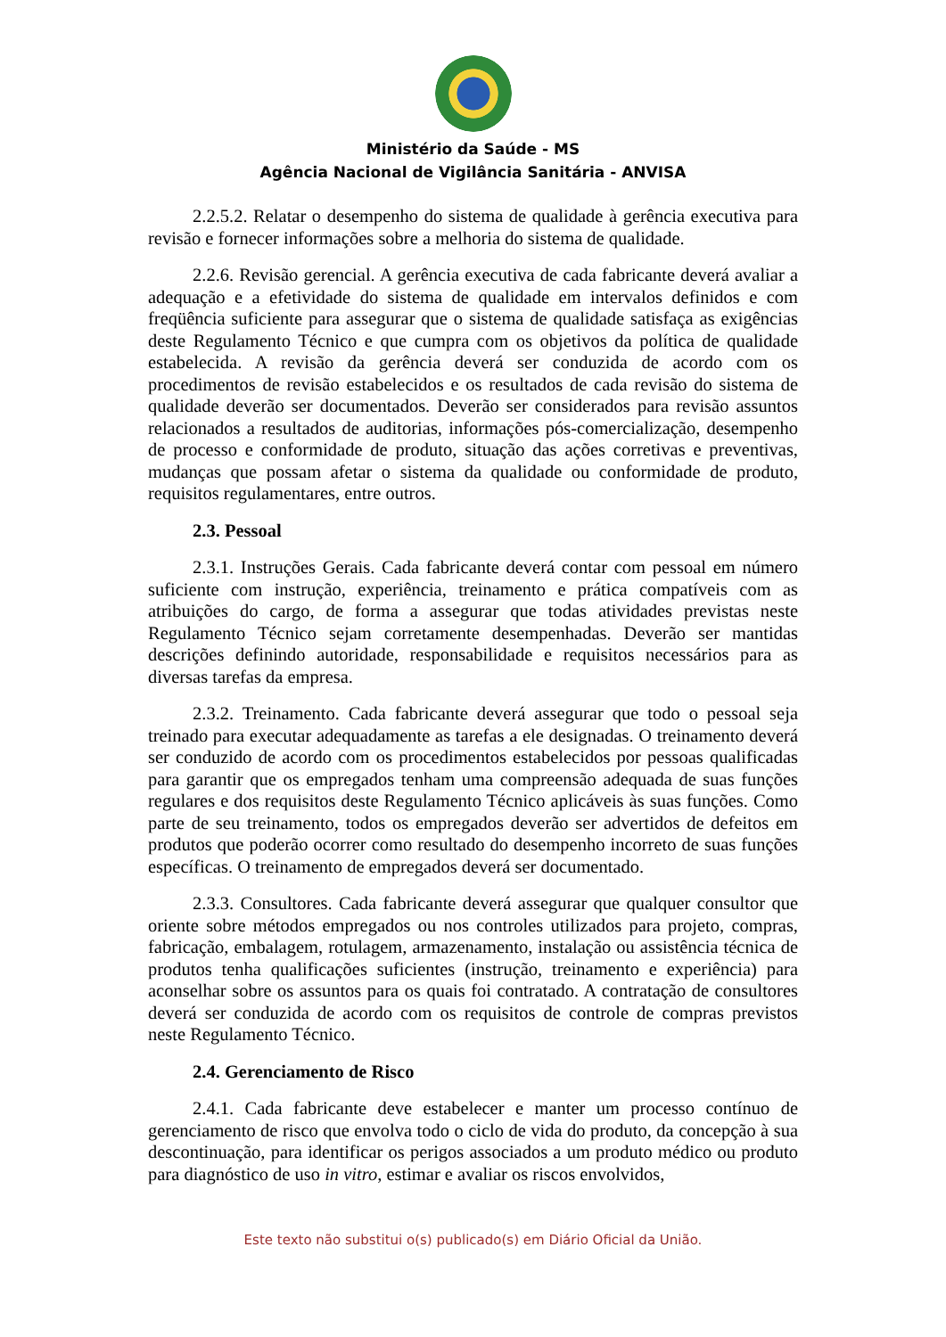Ministério da Saúde - MS
Agência Nacional de Vigilância Sanitária - ANVISA
2.2.5.2. Relatar o desempenho do sistema de qualidade à gerência executiva para revisão e fornecer informações sobre a melhoria do sistema de qualidade.
2.2.6. Revisão gerencial. A gerência executiva de cada fabricante deverá avaliar a adequação e a efetividade do sistema de qualidade em intervalos definidos e com freqüência suficiente para assegurar que o sistema de qualidade satisfaça as exigências deste Regulamento Técnico e que cumpra com os objetivos da política de qualidade estabelecida. A revisão da gerência deverá ser conduzida de acordo com os procedimentos de revisão estabelecidos e os resultados de cada revisão do sistema de qualidade deverão ser documentados. Deverão ser considerados para revisão assuntos relacionados a resultados de auditorias, informações pós-comercialização, desempenho de processo e conformidade de produto, situação das ações corretivas e preventivas, mudanças que possam afetar o sistema da qualidade ou conformidade de produto, requisitos regulamentares, entre outros.
2.3. Pessoal
2.3.1. Instruções Gerais. Cada fabricante deverá contar com pessoal em número suficiente com instrução, experiência, treinamento e prática compatíveis com as atribuições do cargo, de forma a assegurar que todas atividades previstas neste Regulamento Técnico sejam corretamente desempenhadas. Deverão ser mantidas descrições definindo autoridade, responsabilidade e requisitos necessários para as diversas tarefas da empresa.
2.3.2. Treinamento. Cada fabricante deverá assegurar que todo o pessoal seja treinado para executar adequadamente as tarefas a ele designadas. O treinamento deverá ser conduzido de acordo com os procedimentos estabelecidos por pessoas qualificadas para garantir que os empregados tenham uma compreensão adequada de suas funções regulares e dos requisitos deste Regulamento Técnico aplicáveis às suas funções. Como parte de seu treinamento, todos os empregados deverão ser advertidos de defeitos em produtos que poderão ocorrer como resultado do desempenho incorreto de suas funções específicas. O treinamento de empregados deverá ser documentado.
2.3.3. Consultores. Cada fabricante deverá assegurar que qualquer consultor que oriente sobre métodos empregados ou nos controles utilizados para projeto, compras, fabricação, embalagem, rotulagem, armazenamento, instalação ou assistência técnica de produtos tenha qualificações suficientes (instrução, treinamento e experiência) para aconselhar sobre os assuntos para os quais foi contratado. A contratação de consultores deverá ser conduzida de acordo com os requisitos de controle de compras previstos neste Regulamento Técnico.
2.4. Gerenciamento de Risco
2.4.1. Cada fabricante deve estabelecer e manter um processo contínuo de gerenciamento de risco que envolva todo o ciclo de vida do produto, da concepção à sua descontinuação, para identificar os perigos associados a um produto médico ou produto para diagnóstico de uso in vitro, estimar e avaliar os riscos envolvidos,
Este texto não substitui o(s) publicado(s) em Diário Oficial da União.